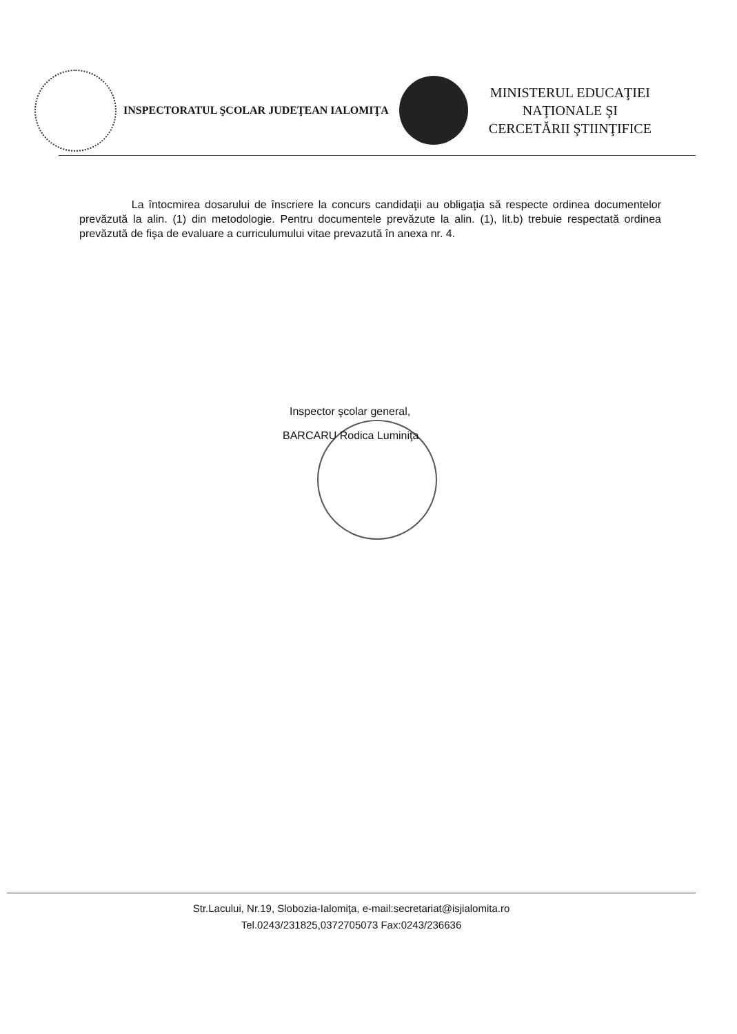INSPECTORATUL ŞCOLAR JUDEŢEAN IALOMIŢA
MINISTERUL EDUCAŢIEI
NAŢIONALE ŞI
CERCETĂRII ŞTIINŢIFICE
La întocmirea dosarului de înscriere la concurs candidaţii au obligaţia să respecte ordinea documentelor prevăzută la alin. (1) din metodologie. Pentru documentele prevăzute la alin. (1), lit.b) trebuie respectată ordinea prevăzută de fişa de evaluare a curriculumului vitae prevazută în anexa nr. 4.
Inspector şcolar general,
BARCARU Rodica Luminiţa
Str.Lacului, Nr.19, Slobozia-Ialomiţa, e-mail:secretariat@isjialomita.ro
Tel.0243/231825,0372705073 Fax:0243/236636